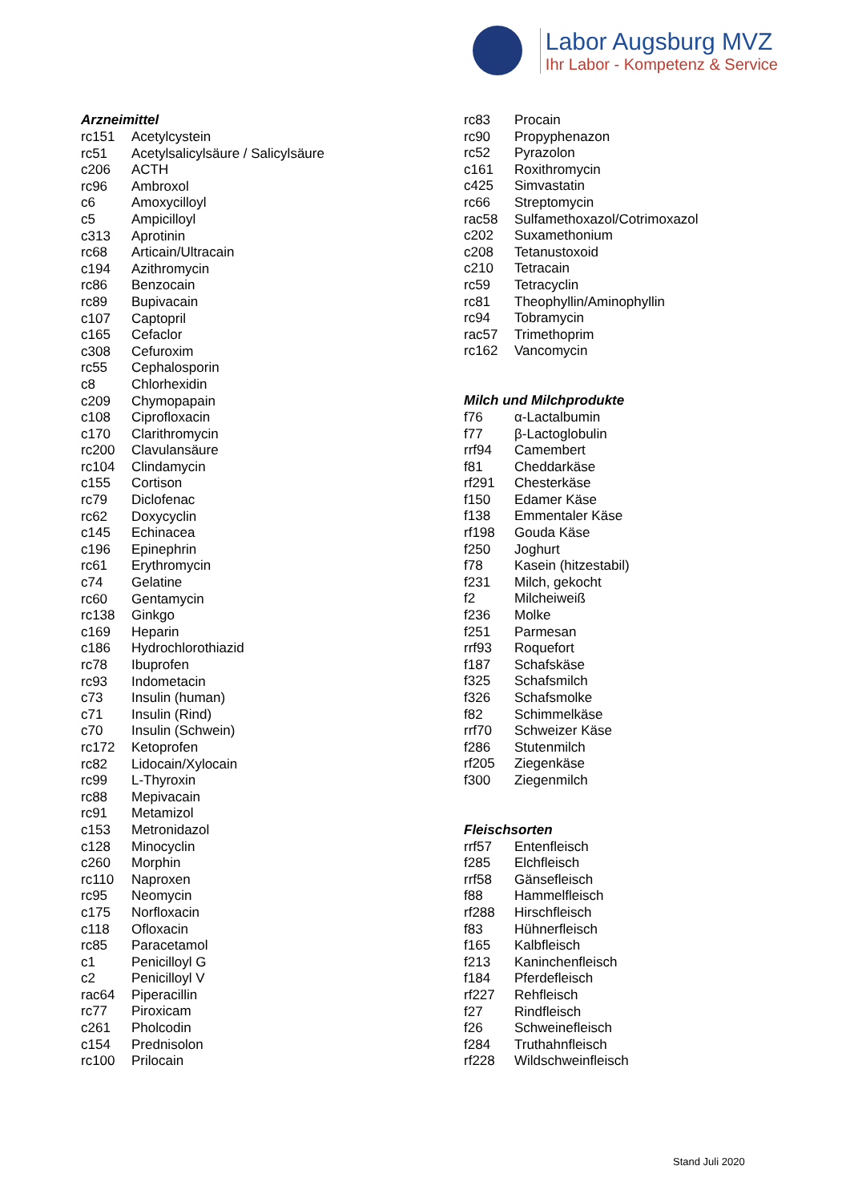Labor Augsburg MVZ
Ihr Labor - Kompetenz & Service
Arzneimittel
| rc151 | Acetylcystein |
| rc51 | Acetylsalicylsäure / Salicylsäure |
| c206 | ACTH |
| rc96 | Ambroxol |
| c6 | Amoxycilloyl |
| c5 | Ampicilloyl |
| c313 | Aprotinin |
| rc68 | Articain/Ultracain |
| c194 | Azithromycin |
| rc86 | Benzocain |
| rc89 | Bupivacain |
| c107 | Captopril |
| c165 | Cefaclor |
| c308 | Cefuroxim |
| rc55 | Cephalosporin |
| c8 | Chlorhexidin |
| c209 | Chymopapain |
| c108 | Ciprofloxacin |
| c170 | Clarithromycin |
| rc200 | Clavulansäure |
| rc104 | Clindamycin |
| c155 | Cortison |
| rc79 | Diclofenac |
| rc62 | Doxycyclin |
| c145 | Echinacea |
| c196 | Epinephrin |
| rc61 | Erythromycin |
| c74 | Gelatine |
| rc60 | Gentamycin |
| rc138 | Ginkgo |
| c169 | Heparin |
| c186 | Hydrochlorothiazid |
| rc78 | Ibuprofen |
| rc93 | Indometacin |
| c73 | Insulin (human) |
| c71 | Insulin (Rind) |
| c70 | Insulin (Schwein) |
| rc172 | Ketoprofen |
| rc82 | Lidocain/Xylocain |
| rc99 | L-Thyroxin |
| rc88 | Mepivacain |
| rc91 | Metamizol |
| c153 | Metronidazol |
| c128 | Minocyclin |
| c260 | Morphin |
| rc110 | Naproxen |
| rc95 | Neomycin |
| c175 | Norfloxacin |
| c118 | Ofloxacin |
| rc85 | Paracetamol |
| c1 | Penicilloyl G |
| c2 | Penicilloyl V |
| rac64 | Piperacillin |
| rc77 | Piroxicam |
| c261 | Pholcodin |
| c154 | Prednisolon |
| rc100 | Prilocain |
| rc83 | Procain |
| rc90 | Propyphenazon |
| rc52 | Pyrazolon |
| c161 | Roxithromycin |
| c425 | Simvastatin |
| rc66 | Streptomycin |
| rac58 | Sulfamethoxazol/Cotrimoxazol |
| c202 | Suxamethonium |
| c208 | Tetanustoxoid |
| c210 | Tetracain |
| rc59 | Tetracyclin |
| rc81 | Theophyllin/Aminophyllin |
| rc94 | Tobramycin |
| rac57 | Trimethoprim |
| rc162 | Vancomycin |
Milch und Milchprodukte
| f76 | α-Lactalbumin |
| f77 | β-Lactoglobulin |
| rrf94 | Camembert |
| f81 | Cheddarkäse |
| rf291 | Chesterkäse |
| f150 | Edamer Käse |
| f138 | Emmentaler Käse |
| rf198 | Gouda Käse |
| f250 | Joghurt |
| f78 | Kasein (hitzestabil) |
| f231 | Milch, gekocht |
| f2 | Milcheiweiß |
| f236 | Molke |
| f251 | Parmesan |
| rrf93 | Roquefort |
| f187 | Schafskäse |
| f325 | Schafsmilch |
| f326 | Schafsmolke |
| f82 | Schimmelkäse |
| rrf70 | Schweizer Käse |
| f286 | Stutenmilch |
| rf205 | Ziegenkäse |
| f300 | Ziegenmilch |
Fleischsorten
| rrf57 | Entenfleisch |
| f285 | Elchfleisch |
| rrf58 | Gänsefleisch |
| f88 | Hammelfleisch |
| rf288 | Hirschfleisch |
| f83 | Hühnerfleisch |
| f165 | Kalbfleisch |
| f213 | Kaninchenfleisch |
| f184 | Pferdefleisch |
| rf227 | Rehfleisch |
| f27 | Rindfleisch |
| f26 | Schweinefleisch |
| f284 | Truthahnfleisch |
| rf228 | Wildschweinfleisch |
Stand Juli 2020